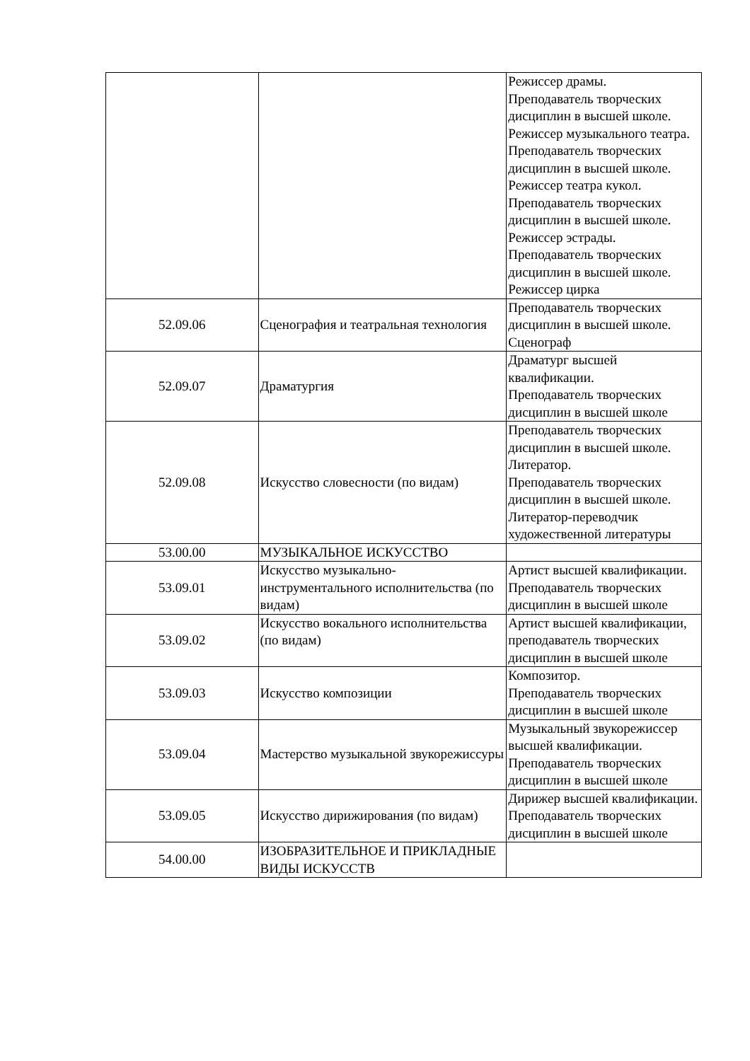| | | Режиссер драмы. Преподаватель творческих дисциплин в высшей школе. Режиссер музыкального театра. Преподаватель творческих дисциплин в высшей школе. Режиссер театра кукол. Преподаватель творческих дисциплин в высшей школе. Режиссер эстрады. Преподаватель творческих дисциплин в высшей школе. Режиссер цирка |
| 52.09.06 | Сценография и театральная технология | Преподаватель творческих дисциплин в высшей школе. Сценограф |
| 52.09.07 | Драматургия | Драматург высшей квалификации. Преподаватель творческих дисциплин в высшей школе |
| 52.09.08 | Искусство словесности (по видам) | Преподаватель творческих дисциплин в высшей школе. Литератор. Преподаватель творческих дисциплин в высшей школе. Литератор-переводчик художественной литературы |
| 53.00.00 | МУЗЫКАЛЬНОЕ ИСКУССТВО | |
| 53.09.01 | Искусство музыкально-инструментального исполнительства (по видам) | Артист высшей квалификации. Преподаватель творческих дисциплин в высшей школе |
| 53.09.02 | Искусство вокального исполнительства (по видам) | Артист высшей квалификации, преподаватель творческих дисциплин в высшей школе |
| 53.09.03 | Искусство композиции | Композитор. Преподаватель творческих дисциплин в высшей школе |
| 53.09.04 | Мастерство музыкальной звукорежиссуры | Музыкальный звукорежиссер высшей квалификации. Преподаватель творческих дисциплин в высшей школе |
| 53.09.05 | Искусство дирижирования (по видам) | Дирижер высшей квалификации. Преподаватель творческих дисциплин в высшей школе |
| 54.00.00 | ИЗОБРАЗИТЕЛЬНОЕ И ПРИКЛАДНЫЕ ВИДЫ ИСКУССТВ | |